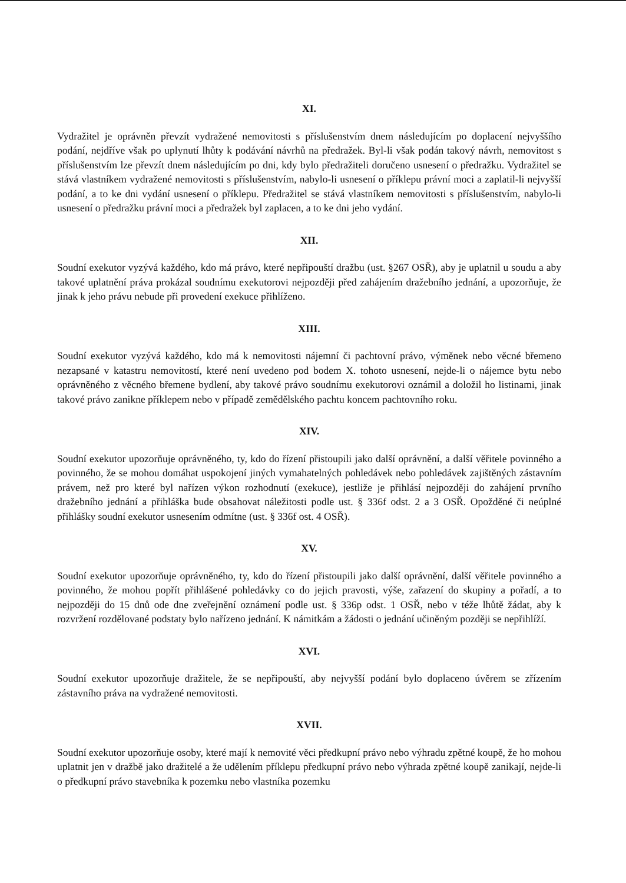XI.
Vydražitel je oprávněn převzít vydražené nemovitosti s příslušenstvím dnem následujícím po doplacení nejvyššího podání, nejdříve však po uplynutí lhůty k podávání návrhů na předražek. Byl-li však podán takový návrh, nemovitost s příslušenstvím lze převzít dnem následujícím po dni, kdy bylo předražiteli doručeno usnesení o předražku. Vydražitel se stává vlastníkem vydražené nemovitosti s příslušenstvím, nabylo-li usnesení o příklepu právní moci a zaplatil-li nejvyšší podání, a to ke dni vydání usnesení o příklepu. Předražitel se stává vlastníkem nemovitosti s příslušenstvím, nabylo-li usnesení o předražku právní moci a předražek byl zaplacen, a to ke dni jeho vydání.
XII.
Soudní exekutor vyzývá každého, kdo má právo, které nepřipouští dražbu (ust. §267 OSŘ), aby je uplatnil u soudu a aby takové uplatnění práva prokázal soudnímu exekutorovi nejpozději před zahájením dražebního jednání, a upozorňuje, že jinak k jeho právu nebude při provedení exekuce přihlíženo.
XIII.
Soudní exekutor vyzývá každého, kdo má k nemovitosti nájemní či pachtovní právo, výměnek nebo věcné břemeno nezapsané v katastru nemovitostí, které není uvedeno pod bodem X. tohoto usnesení, nejde-li o nájemce bytu nebo oprávněného z věcného břemene bydlení, aby takové právo soudnímu exekutorovi oznámil a doložil ho listinami, jinak takové právo zanikne příklepem nebo v případě zemědělského pachtu koncem pachtovního roku.
XIV.
Soudní exekutor upozorňuje oprávněného, ty, kdo do řízení přistoupili jako další oprávnění, a další věřitele povinného a povinného, že se mohou domáhat uspokojení jiných vymahatelných pohledávek nebo pohledávek zajištěných zástavním právem, než pro které byl nařízen výkon rozhodnutí (exekuce), jestliže je přihlásí nejpozději do zahájení prvního dražebního jednání a přihláška bude obsahovat náležitosti podle ust. § 336f odst. 2 a 3 OSŘ. Opožděné či neúplné přihlášky soudní exekutor usnesením odmítne (ust. § 336f ost. 4 OSŘ).
XV.
Soudní exekutor upozorňuje oprávněného, ty, kdo do řízení přistoupili jako další oprávnění, další věřitele povinného a povinného, že mohou popřít přihlášené pohledávky co do jejich pravosti, výše, zařazení do skupiny a pořadí, a to nejpozději do 15 dnů ode dne zveřejnění oznámení podle ust. § 336p odst. 1 OSŘ, nebo v téže lhůtě žádat, aby k rozvržení rozdělované podstaty bylo nařízeno jednání. K námitkám a žádosti o jednání učiněným později se nepřihlíží.
XVI.
Soudní exekutor upozorňuje dražitele, že se nepřipouští, aby nejvyšší podání bylo doplaceno úvěrem se zřízením zástavního práva na vydražené nemovitosti.
XVII.
Soudní exekutor upozorňuje osoby, které mají k nemovité věci předkupní právo nebo výhradu zpětné koupě, že ho mohou uplatnit jen v dražbě jako dražitelé a že udělením příklepu předkupní právo nebo výhrada zpětné koupě zanikají, nejde-li o předkupní právo stavebníka k pozemku nebo vlastníka pozemku